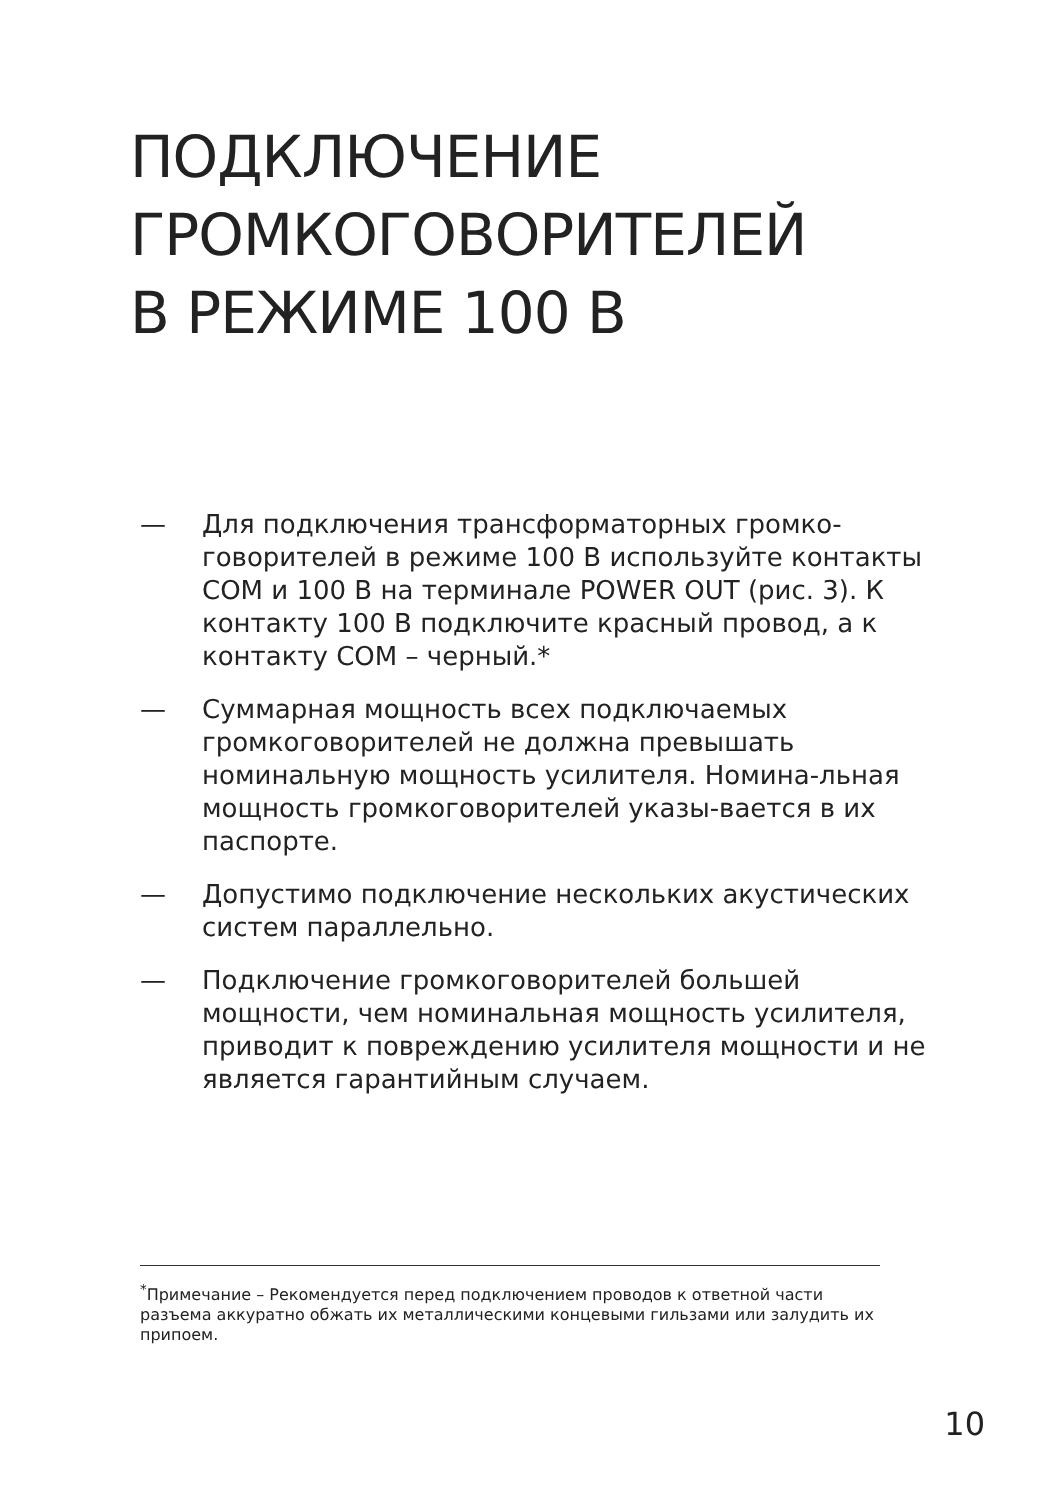ПОДКЛЮЧЕНИЕ
ГРОМКОГОВОРИТЕЛЕЙ
В РЕЖИМЕ 100 В
— Для подключения трансформаторных громко-говорителей в режиме 100 В используйте контакты COM и 100 В на терминале POWER OUT (рис. 3). К контакту 100 В подключите красный провод, а к контакту COM – черный.*
— Суммарная мощность всех подключаемых громкоговорителей не должна превышать номинальную мощность усилителя. Номина-льная мощность громкоговорителей указы-вается в их паспорте.
— Допустимо подключение нескольких акустических систем параллельно.
— Подключение громкоговорителей большей мощности, чем номинальная мощность усилителя, приводит к повреждению усилителя мощности и не является гарантийным случаем.
<sup>*</sup> Примечание – Рекомендуется перед подключением проводов к ответной части разъема аккуратно обжать их металлическими концевыми гильзами или залудить их припоем.
10